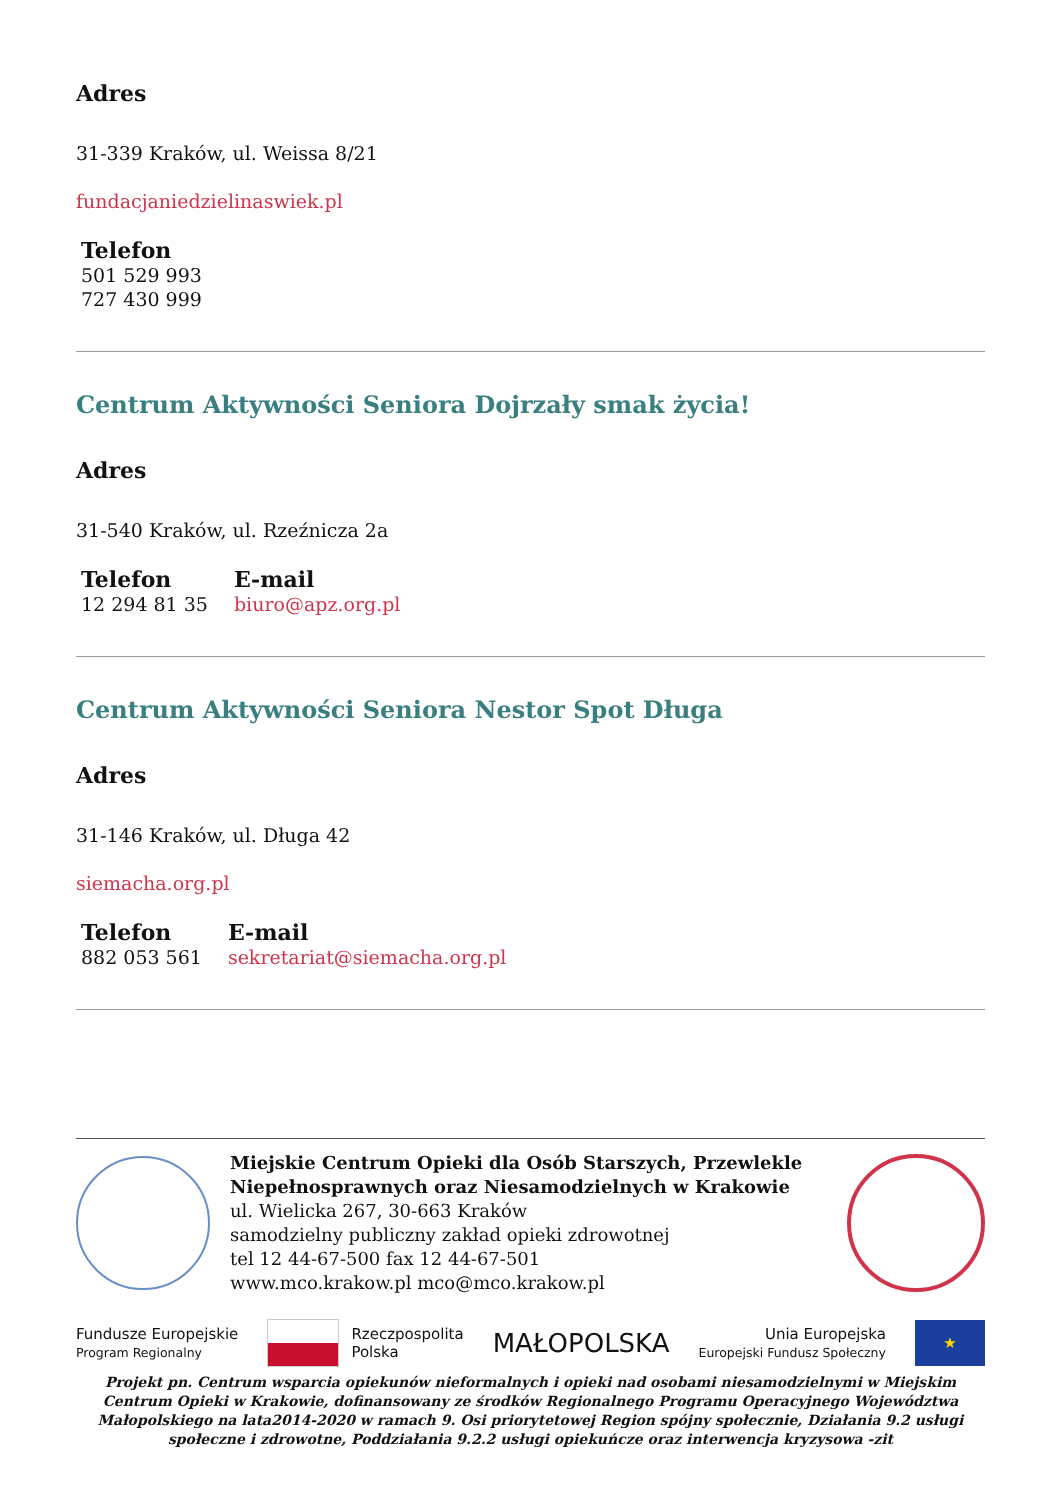Adres
31-339 Kraków, ul. Weissa 8/21
fundacjaniedzielinaswiek.pl
Telefon
501 529 993
727 430 999
Centrum Aktywności Seniora Dojrzały smak życia!
Adres
31-540 Kraków, ul. Rzeźnicza 2a
Telefon
12 294 81 35
E-mail
biuro@apz.org.pl
Centrum Aktywności Seniora Nestor Spot Długa
Adres
31-146 Kraków, ul. Długa 42
siemacha.org.pl
Telefon
882 053 561
E-mail
sekretariat@siemacha.org.pl
Miejskie Centrum Opieki dla Osób Starszych, Przewlekle Niepełnosprawnych oraz Niesamodzielnych w Krakowie
ul. Wielicka 267, 30-663 Kraków
samodzielny publiczny zakład opieki zdrowotnej
tel 12 44-67-500 fax 12 44-67-501
www.mco.krakow.pl mco@mco.krakow.pl
Fundusze Europejskie
Program Regionalny
Rzeczpospolita
Polska
MAŁOPOLSKA
Unia Europejska
Europejski Fundusz Społeczny
★
Projekt pn. Centrum wsparcia opiekunów nieformalnych i opieki nad osobami niesamodzielnymi w Miejskim Centrum Opieki w Krakowie, dofinansowany ze środków Regionalnego Programu Operacyjnego Województwa Małopolskiego na lata2014-2020 w ramach 9. Osi priorytetowej Region spójny społecznie, Działania 9.2 usługi społeczne i zdrowotne, Poddziałania 9.2.2 usługi opiekuńcze oraz interwencja kryzysowa -zit